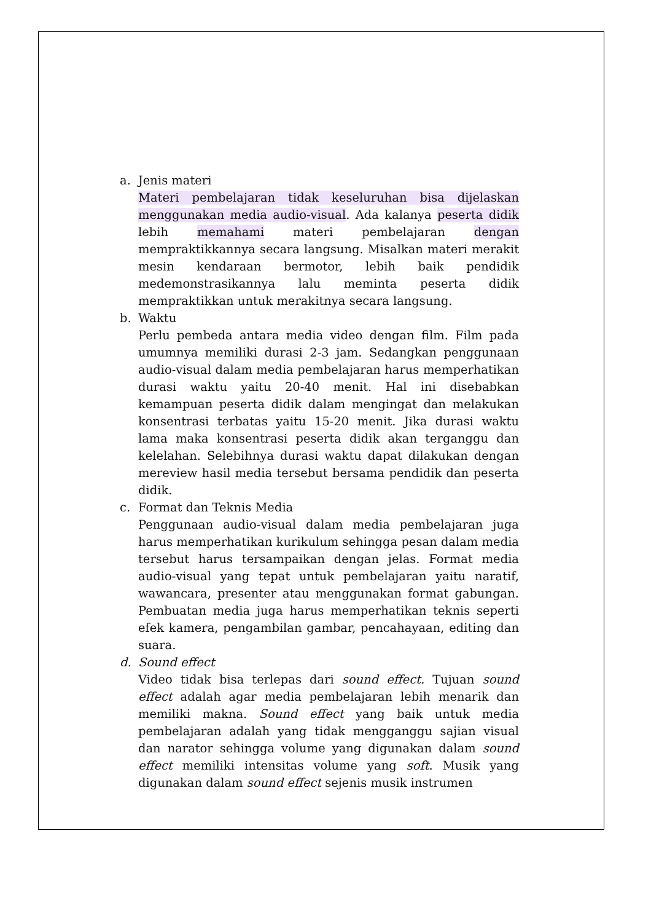a. Jenis materi
Materi pembelajaran tidak keseluruhan bisa dijelaskan menggunakan media audio-visual. Ada kalanya peserta didik lebih memahami materi pembelajaran dengan mempraktikkannya secara langsung. Misalkan materi merakit mesin kendaraan bermotor, lebih baik pendidik medemonstrasikannya lalu meminta peserta didik mempraktikkan untuk merakitnya secara langsung.
b. Waktu
Perlu pembeda antara media video dengan film. Film pada umumnya memiliki durasi 2-3 jam. Sedangkan penggunaan audio-visual dalam media pembelajaran harus memperhatikan durasi waktu yaitu 20-40 menit. Hal ini disebabkan kemampuan peserta didik dalam mengingat dan melakukan konsentrasi terbatas yaitu 15-20 menit. Jika durasi waktu lama maka konsentrasi peserta didik akan terganggu dan kelelahan. Selebihnya durasi waktu dapat dilakukan dengan mereview hasil media tersebut bersama pendidik dan peserta didik.
c. Format dan Teknis Media
Penggunaan audio-visual dalam media pembelajaran juga harus memperhatikan kurikulum sehingga pesan dalam media tersebut harus tersampaikan dengan jelas. Format media audio-visual yang tepat untuk pembelajaran yaitu naratif, wawancara, presenter atau menggunakan format gabungan. Pembuatan media juga harus memperhatikan teknis seperti efek kamera, pengambilan gambar, pencahayaan, editing dan suara.
d. Sound effect
Video tidak bisa terlepas dari sound effect. Tujuan sound effect adalah agar media pembelajaran lebih menarik dan memiliki makna. Sound effect yang baik untuk media pembelajaran adalah yang tidak mengganggu sajian visual dan narator sehingga volume yang digunakan dalam sound effect memiliki intensitas volume yang soft. Musik yang digunakan dalam sound effect sejenis musik instrumen